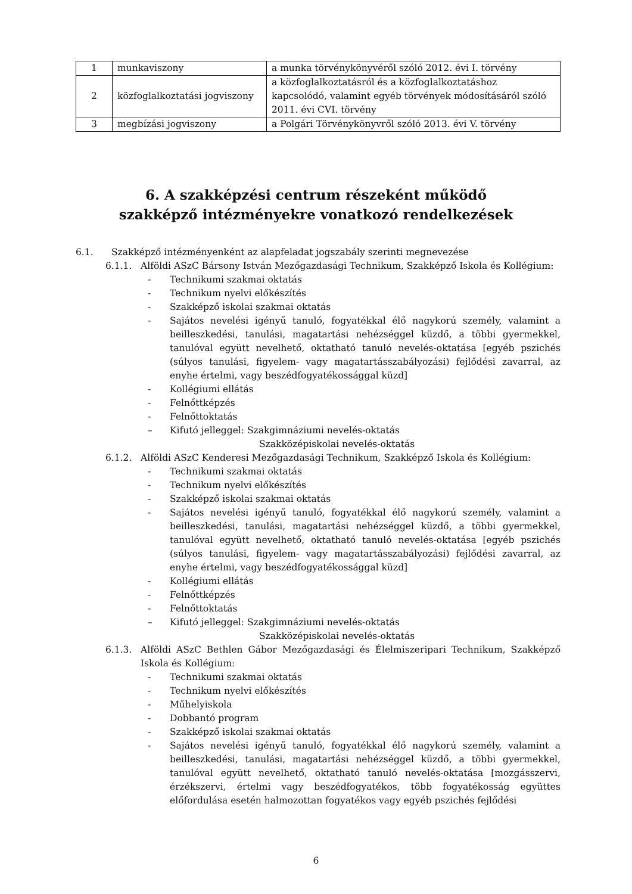| 1 | munkaviszony | a munka törvénykönyvéről szóló 2012. évi I. törvény |
| 2 | közfoglalkoztatási jogviszony | a közfoglalkoztatásról és a közfoglalkoztatáshoz kapcsolódó, valamint egyéb törvények módosításáról szóló 2011. évi CVI. törvény |
| 3 | megbízási jogviszony | a Polgári Törvénykönyvről szóló 2013. évi V. törvény |
6. A szakképzési centrum részeként működő
szakképző intézményekre vonatkozó rendelkezések
6.1. Szakképző intézményenként az alapfeladat jogszabály szerinti megnevezése
6.1.1. Alföldi ASzC Bársony István Mezőgazdasági Technikum, Szakképző Iskola és Kollégium:
- Technikumi szakmai oktatás
- Technikum nyelvi előkészítés
- Szakképző iskolai szakmai oktatás
- Sajátos nevelési igényű tanuló, fogyatékkal élő nagykorú személy, valamint a beilleszkedési, tanulási, magatartási nehézséggel küzdő, a többi gyermekkel, tanulóval együtt nevelhető, oktatható tanuló nevelés-oktatása [egyéb pszichés (súlyos tanulási, figyelem- vagy magatartásszabályozási) fejlődési zavarral, az enyhe értelmi, vagy beszédfogyatékossággal küzd]
- Kollégiumi ellátás
- Felnőttképzés
- Felnőttoktatás
– Kifutó jelleggel: Szakgimnáziumi nevelés-oktatás
Szakközépiskolai nevelés-oktatás
6.1.2. Alföldi ASzC Kenderesi Mezőgazdasági Technikum, Szakképző Iskola és Kollégium:
- Technikumi szakmai oktatás
- Technikum nyelvi előkészítés
- Szakképző iskolai szakmai oktatás
- Sajátos nevelési igényű tanuló, fogyatékkal élő nagykorú személy, valamint a beilleszkedési, tanulási, magatartási nehézséggel küzdő, a többi gyermekkel, tanulóval együtt nevelhető, oktatható tanuló nevelés-oktatása [egyéb pszichés (súlyos tanulási, figyelem- vagy magatartásszabályozási) fejlődési zavarral, az enyhe értelmi, vagy beszédfogyatékossággal küzd]
- Kollégiumi ellátás
- Felnőttképzés
- Felnőttoktatás
– Kifutó jelleggel: Szakgimnáziumi nevelés-oktatás
Szakközépiskolai nevelés-oktatás
6.1.3. Alföldi ASzC Bethlen Gábor Mezőgazdasági és Élelmiszeripari Technikum, Szakképző Iskola és Kollégium:
- Technikumi szakmai oktatás
- Technikum nyelvi előkészítés
- Műhelyiskola
- Dobbantó program
- Szakképző iskolai szakmai oktatás
- Sajátos nevelési igényű tanuló, fogyatékkal élő nagykorú személy, valamint a beilleszkedési, tanulási, magatartási nehézséggel küzdő, a többi gyermekkel, tanulóval együtt nevelhető, oktatható tanuló nevelés-oktatása [mozgásszervi, érzékszervi, értelmi vagy beszédfogyatékos, több fogyatékosság együttes előfordulása esetén halmozottan fogyatékos vagy egyéb pszichés fejlődési
6